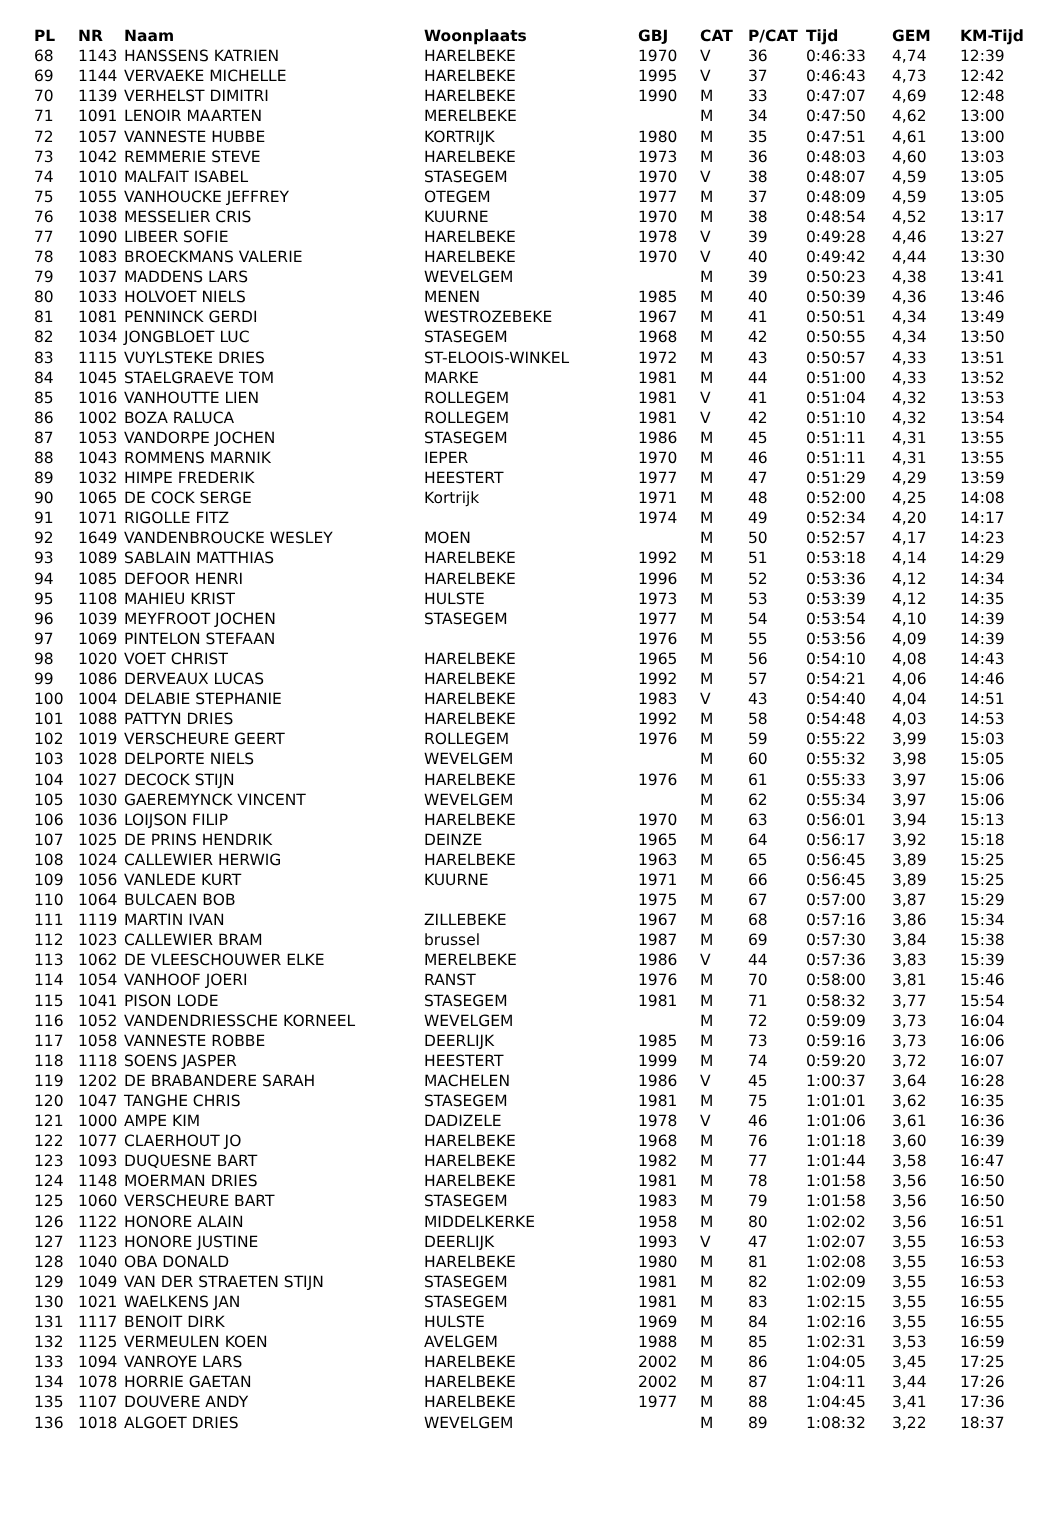| PL | NR | Naam | Woonplaats | GBJ | CAT | P/CAT | Tijd | GEM | KM-Tijd |
| --- | --- | --- | --- | --- | --- | --- | --- | --- | --- |
| 68 | 1143 | HANSSENS KATRIEN | HARELBEKE | 1970 | V | 36 | 0:46:33 | 4,74 | 12:39 |
| 69 | 1144 | VERVAEKE MICHELLE | HARELBEKE | 1995 | V | 37 | 0:46:43 | 4,73 | 12:42 |
| 70 | 1139 | VERHELST DIMITRI | HARELBEKE | 1990 | M | 33 | 0:47:07 | 4,69 | 12:48 |
| 71 | 1091 | LENOIR MAARTEN | MERELBEKE | | M | 34 | 0:47:50 | 4,62 | 13:00 |
| 72 | 1057 | VANNESTE HUBBE | KORTRIJK | 1980 | M | 35 | 0:47:51 | 4,61 | 13:00 |
| 73 | 1042 | REMMERIE STEVE | HARELBEKE | 1973 | M | 36 | 0:48:03 | 4,60 | 13:03 |
| 74 | 1010 | MALFAIT ISABEL | STASEGEM | 1970 | V | 38 | 0:48:07 | 4,59 | 13:05 |
| 75 | 1055 | VANHOUCKE JEFFREY | OTEGEM | 1977 | M | 37 | 0:48:09 | 4,59 | 13:05 |
| 76 | 1038 | MESSELIER CRIS | KUURNE | 1970 | M | 38 | 0:48:54 | 4,52 | 13:17 |
| 77 | 1090 | LIBEER SOFIE | HARELBEKE | 1978 | V | 39 | 0:49:28 | 4,46 | 13:27 |
| 78 | 1083 | BROECKMANS VALERIE | HARELBEKE | 1970 | V | 40 | 0:49:42 | 4,44 | 13:30 |
| 79 | 1037 | MADDENS LARS | WEVELGEM | | M | 39 | 0:50:23 | 4,38 | 13:41 |
| 80 | 1033 | HOLVOET NIELS | MENEN | 1985 | M | 40 | 0:50:39 | 4,36 | 13:46 |
| 81 | 1081 | PENNINCK GERDI | WESTROZEBEKE | 1967 | M | 41 | 0:50:51 | 4,34 | 13:49 |
| 82 | 1034 | JONGBLOET LUC | STASEGEM | 1968 | M | 42 | 0:50:55 | 4,34 | 13:50 |
| 83 | 1115 | VUYLSTEKE DRIES | ST-ELOOIS-WINKEL | 1972 | M | 43 | 0:50:57 | 4,33 | 13:51 |
| 84 | 1045 | STAELGRAEVE TOM | MARKE | 1981 | M | 44 | 0:51:00 | 4,33 | 13:52 |
| 85 | 1016 | VANHOUTTE LIEN | ROLLEGEM | 1981 | V | 41 | 0:51:04 | 4,32 | 13:53 |
| 86 | 1002 | BOZA RALUCA | ROLLEGEM | 1981 | V | 42 | 0:51:10 | 4,32 | 13:54 |
| 87 | 1053 | VANDORPE JOCHEN | STASEGEM | 1986 | M | 45 | 0:51:11 | 4,31 | 13:55 |
| 88 | 1043 | ROMMENS MARNIK | IEPER | 1970 | M | 46 | 0:51:11 | 4,31 | 13:55 |
| 89 | 1032 | HIMPE FREDERIK | HEESTERT | 1977 | M | 47 | 0:51:29 | 4,29 | 13:59 |
| 90 | 1065 | DE COCK SERGE | Kortrijk | 1971 | M | 48 | 0:52:00 | 4,25 | 14:08 |
| 91 | 1071 | RIGOLLE FITZ | | 1974 | M | 49 | 0:52:34 | 4,20 | 14:17 |
| 92 | 1649 | VANDENBROUCKE WESLEY | MOEN | | M | 50 | 0:52:57 | 4,17 | 14:23 |
| 93 | 1089 | SABLAIN MATTHIAS | HARELBEKE | 1992 | M | 51 | 0:53:18 | 4,14 | 14:29 |
| 94 | 1085 | DEFOOR HENRI | HARELBEKE | 1996 | M | 52 | 0:53:36 | 4,12 | 14:34 |
| 95 | 1108 | MAHIEU KRIST | HULSTE | 1973 | M | 53 | 0:53:39 | 4,12 | 14:35 |
| 96 | 1039 | MEYFROOT JOCHEN | STASEGEM | 1977 | M | 54 | 0:53:54 | 4,10 | 14:39 |
| 97 | 1069 | PINTELON STEFAAN | | 1976 | M | 55 | 0:53:56 | 4,09 | 14:39 |
| 98 | 1020 | VOET CHRIST | HARELBEKE | 1965 | M | 56 | 0:54:10 | 4,08 | 14:43 |
| 99 | 1086 | DERVEAUX LUCAS | HARELBEKE | 1992 | M | 57 | 0:54:21 | 4,06 | 14:46 |
| 100 | 1004 | DELABIE STEPHANIE | HARELBEKE | 1983 | V | 43 | 0:54:40 | 4,04 | 14:51 |
| 101 | 1088 | PATTYN DRIES | HARELBEKE | 1992 | M | 58 | 0:54:48 | 4,03 | 14:53 |
| 102 | 1019 | VERSCHEURE GEERT | ROLLEGEM | 1976 | M | 59 | 0:55:22 | 3,99 | 15:03 |
| 103 | 1028 | DELPORTE NIELS | WEVELGEM | | M | 60 | 0:55:32 | 3,98 | 15:05 |
| 104 | 1027 | DECOCK STIJN | HARELBEKE | 1976 | M | 61 | 0:55:33 | 3,97 | 15:06 |
| 105 | 1030 | GAEREMYNCK VINCENT | WEVELGEM | | M | 62 | 0:55:34 | 3,97 | 15:06 |
| 106 | 1036 | LOIJSON FILIP | HARELBEKE | 1970 | M | 63 | 0:56:01 | 3,94 | 15:13 |
| 107 | 1025 | DE PRINS HENDRIK | DEINZE | 1965 | M | 64 | 0:56:17 | 3,92 | 15:18 |
| 108 | 1024 | CALLEWIER HERWIG | HARELBEKE | 1963 | M | 65 | 0:56:45 | 3,89 | 15:25 |
| 109 | 1056 | VANLEDE KURT | KUURNE | 1971 | M | 66 | 0:56:45 | 3,89 | 15:25 |
| 110 | 1064 | BULCAEN BOB | | 1975 | M | 67 | 0:57:00 | 3,87 | 15:29 |
| 111 | 1119 | MARTIN IVAN | ZILLEBEKE | 1967 | M | 68 | 0:57:16 | 3,86 | 15:34 |
| 112 | 1023 | CALLEWIER BRAM | brussel | 1987 | M | 69 | 0:57:30 | 3,84 | 15:38 |
| 113 | 1062 | DE VLEESCHOUWER ELKE | MERELBEKE | 1986 | V | 44 | 0:57:36 | 3,83 | 15:39 |
| 114 | 1054 | VANHOOF JOERI | RANST | 1976 | M | 70 | 0:58:00 | 3,81 | 15:46 |
| 115 | 1041 | PISON LODE | STASEGEM | 1981 | M | 71 | 0:58:32 | 3,77 | 15:54 |
| 116 | 1052 | VANDENDRIESSCHE KORNEEL | WEVELGEM | | M | 72 | 0:59:09 | 3,73 | 16:04 |
| 117 | 1058 | VANNESTE ROBBE | DEERLIJK | 1985 | M | 73 | 0:59:16 | 3,73 | 16:06 |
| 118 | 1118 | SOENS JASPER | HEESTERT | 1999 | M | 74 | 0:59:20 | 3,72 | 16:07 |
| 119 | 1202 | DE BRABANDERE SARAH | MACHELEN | 1986 | V | 45 | 1:00:37 | 3,64 | 16:28 |
| 120 | 1047 | TANGHE CHRIS | STASEGEM | 1981 | M | 75 | 1:01:01 | 3,62 | 16:35 |
| 121 | 1000 | AMPE KIM | DADIZELE | 1978 | V | 46 | 1:01:06 | 3,61 | 16:36 |
| 122 | 1077 | CLAERHOUT JO | HARELBEKE | 1968 | M | 76 | 1:01:18 | 3,60 | 16:39 |
| 123 | 1093 | DUQUESNE BART | HARELBEKE | 1982 | M | 77 | 1:01:44 | 3,58 | 16:47 |
| 124 | 1148 | MOERMAN DRIES | HARELBEKE | 1981 | M | 78 | 1:01:58 | 3,56 | 16:50 |
| 125 | 1060 | VERSCHEURE BART | STASEGEM | 1983 | M | 79 | 1:01:58 | 3,56 | 16:50 |
| 126 | 1122 | HONORE ALAIN | MIDDELKERKE | 1958 | M | 80 | 1:02:02 | 3,56 | 16:51 |
| 127 | 1123 | HONORE JUSTINE | DEERLIJK | 1993 | V | 47 | 1:02:07 | 3,55 | 16:53 |
| 128 | 1040 | OBA DONALD | HARELBEKE | 1980 | M | 81 | 1:02:08 | 3,55 | 16:53 |
| 129 | 1049 | VAN DER STRAETEN STIJN | STASEGEM | 1981 | M | 82 | 1:02:09 | 3,55 | 16:53 |
| 130 | 1021 | WAELKENS JAN | STASEGEM | 1981 | M | 83 | 1:02:15 | 3,55 | 16:55 |
| 131 | 1117 | BENOIT DIRK | HULSTE | 1969 | M | 84 | 1:02:16 | 3,55 | 16:55 |
| 132 | 1125 | VERMEULEN KOEN | AVELGEM | 1988 | M | 85 | 1:02:31 | 3,53 | 16:59 |
| 133 | 1094 | VANROYE LARS | HARELBEKE | 2002 | M | 86 | 1:04:05 | 3,45 | 17:25 |
| 134 | 1078 | HORRIE GAETAN | HARELBEKE | 2002 | M | 87 | 1:04:11 | 3,44 | 17:26 |
| 135 | 1107 | DOUVERE ANDY | HARELBEKE | 1977 | M | 88 | 1:04:45 | 3,41 | 17:36 |
| 136 | 1018 | ALGOET DRIES | WEVELGEM | | M | 89 | 1:08:32 | 3,22 | 18:37 |